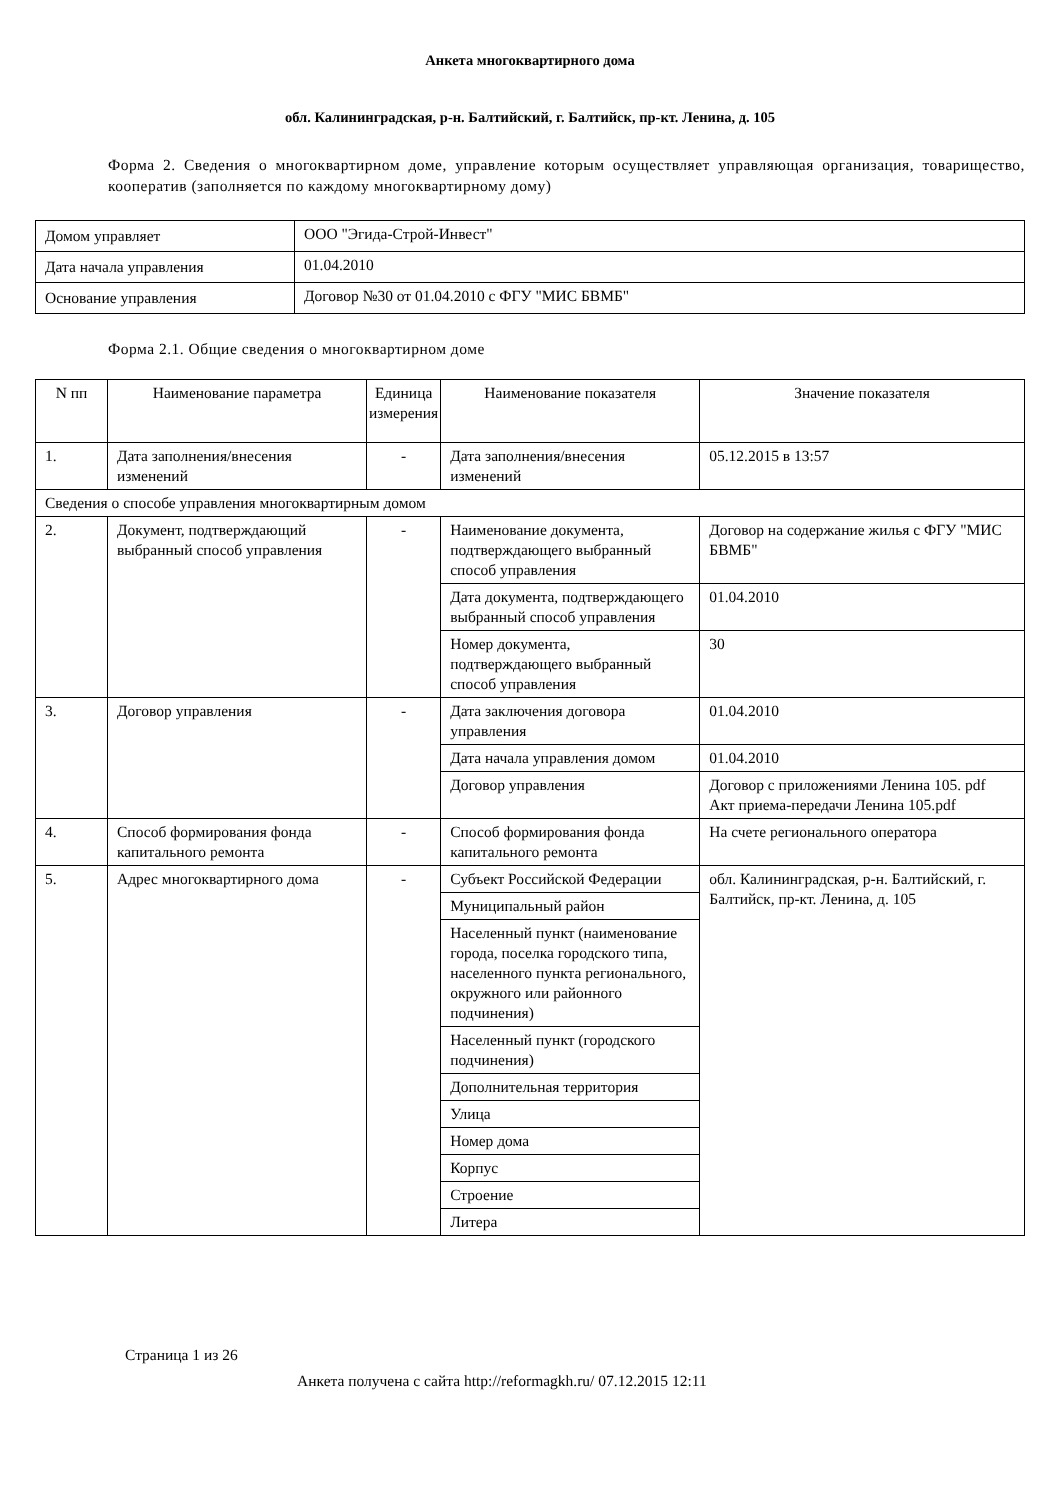Анкета многоквартирного дома
обл. Калининградская, р-н. Балтийский, г. Балтийск, пр-кт. Ленина, д. 105
Форма 2. Сведения о многоквартирном доме, управление которым осуществляет управляющая организация, товарищество, кооператив (заполняется по каждому многоквартирному дому)
| Домом управляет | ООО "Эгида-Строй-Инвест" |
| Дата начала управления | 01.04.2010 |
| Основание управления | Договор №30 от 01.04.2010 с ФГУ "МИС БВМБ" |
Форма 2.1. Общие сведения о многоквартирном доме
| N пп | Наименование параметра | Единица измерения | Наименование показателя | Значение показателя |
| --- | --- | --- | --- | --- |
| 1. | Дата заполнения/внесения изменений | - | Дата заполнения/внесения изменений | 05.12.2015 в 13:57 |
| Сведения о способе управления многоквартирным домом | | | | |
| 2. | Документ, подтверждающий выбранный способ управления | - | Наименование документа, подтверждающего выбранный способ управления | Договор на содержание жилья с ФГУ "МИС БВМБ" |
| | | | Дата документа, подтверждающего выбранный способ управления | 01.04.2010 |
| | | | Номер документа, подтверждающего выбранный способ управления | 30 |
| 3. | Договор управления | - | Дата заключения договора управления | 01.04.2010 |
| | | | Дата начала управления домом | 01.04.2010 |
| | | | Договор управления | Договор с приложениями Ленина 105. pdf Акт приема-передачи Ленина 105.pdf |
| 4. | Способ формирования фонда капитального ремонта | - | Способ формирования фонда капитального ремонта | На счете регионального оператора |
| 5. | Адрес многоквартирного дома | - | Субъект Российской Федерации | обл. Калининградская, р-н. Балтийский, г. Балтийск, пр-кт. Ленина, д. 105 |
| | | | Муниципальный район | |
| | | | Населенный пункт (наименование города, поселка городского типа, населенного пункта регионального, окружного или районного подчинения) | |
| | | | Населенный пункт (городского подчинения) | |
| | | | Дополнительная территория | |
| | | | Улица | |
| | | | Номер дома | |
| | | | Корпус | |
| | | | Строение | |
| | | | Литера | |
Страница 1 из 26
Анкета получена с сайта http://reformagkh.ru/ 07.12.2015 12:11